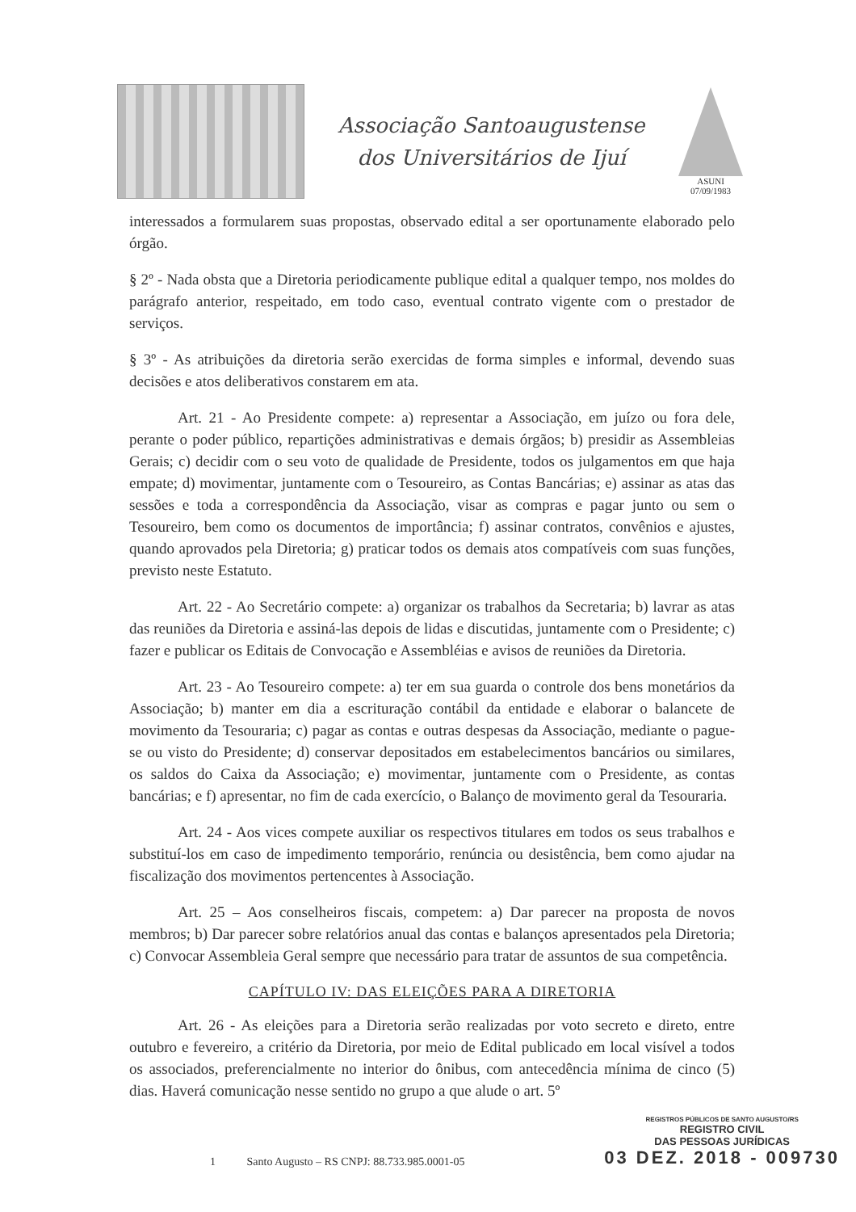Associação Santoaugustense
dos Universitários de Ijuí
ASUNI
07/09/1983
interessados a formularem suas propostas, observado edital a ser oportunamente elaborado pelo órgão.
§ 2º - Nada obsta que a Diretoria periodicamente publique edital a qualquer tempo, nos moldes do parágrafo anterior, respeitado, em todo caso, eventual contrato vigente com o prestador de serviços.
§ 3º - As atribuições da diretoria serão exercidas de forma simples e informal, devendo suas decisões e atos deliberativos constarem em ata.
Art. 21 - Ao Presidente compete: a) representar a Associação, em juízo ou fora dele, perante o poder público, repartições administrativas e demais órgãos; b) presidir as Assembleias Gerais; c) decidir com o seu voto de qualidade de Presidente, todos os julgamentos em que haja empate; d) movimentar, juntamente com o Tesoureiro, as Contas Bancárias; e) assinar as atas das sessões e toda a correspondência da Associação, visar as compras e pagar junto ou sem o Tesoureiro, bem como os documentos de importância; f) assinar contratos, convênios e ajustes, quando aprovados pela Diretoria; g) praticar todos os demais atos compatíveis com suas funções, previsto neste Estatuto.
Art. 22 - Ao Secretário compete: a) organizar os trabalhos da Secretaria; b) lavrar as atas das reuniões da Diretoria e assiná-las depois de lidas e discutidas, juntamente com o Presidente; c) fazer e publicar os Editais de Convocação e Assembléias e avisos de reuniões da Diretoria.
Art. 23 - Ao Tesoureiro compete: a) ter em sua guarda o controle dos bens monetários da Associação; b) manter em dia a escrituração contábil da entidade e elaborar o balancete de movimento da Tesouraria; c) pagar as contas e outras despesas da Associação, mediante o pague-se ou visto do Presidente; d) conservar depositados em estabelecimentos bancários ou similares, os saldos do Caixa da Associação; e) movimentar, juntamente com o Presidente, as contas bancárias; e f) apresentar, no fim de cada exercício, o Balanço de movimento geral da Tesouraria.
Art. 24 - Aos vices compete auxiliar os respectivos titulares em todos os seus trabalhos e substituí-los em caso de impedimento temporário, renúncia ou desistência, bem como ajudar na fiscalização dos movimentos pertencentes à Associação.
Art. 25 – Aos conselheiros fiscais, competem: a) Dar parecer na proposta de novos membros; b) Dar parecer sobre relatórios anual das contas e balanços apresentados pela Diretoria; c) Convocar Assembleia Geral sempre que necessário para tratar de assuntos de sua competência.
CAPÍTULO IV: DAS ELEIÇÕES PARA A DIRETORIA
Art. 26 - As eleições para a Diretoria serão realizadas por voto secreto e direto, entre outubro e fevereiro, a critério da Diretoria, por meio de Edital publicado em local visível a todos os associados, preferencialmente no interior do ônibus, com antecedência mínima de cinco (5) dias. Haverá comunicação nesse sentido no grupo a que alude o art. 5º
1 Santo Augusto – RS CNPJ: 88.733.985.0001-05
REGISTROS PÚBLICOS DE SANTO AUGUSTO/RS
REGISTRO CIVIL
DAS PESSOAS JURÍDICAS
03 DEZ. 2018 - 009730